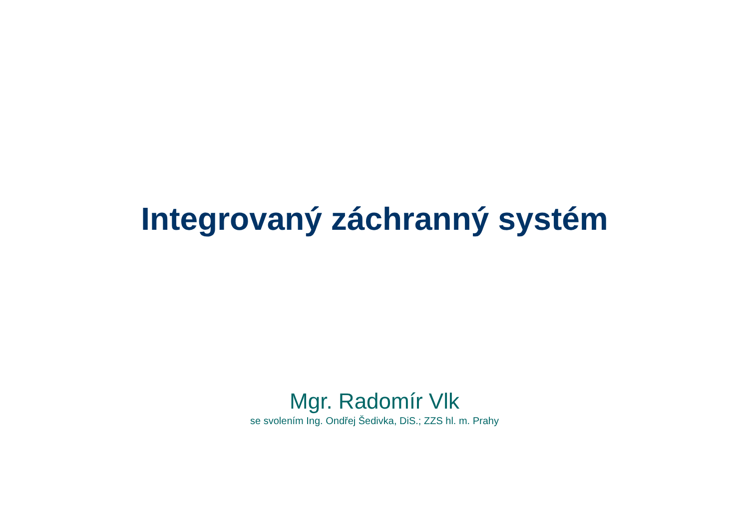Integrovaný záchranný systém
Mgr. Radomír Vlk
se svolením Ing. Ondřej Šedivka, DiS.; ZZS hl. m. Prahy